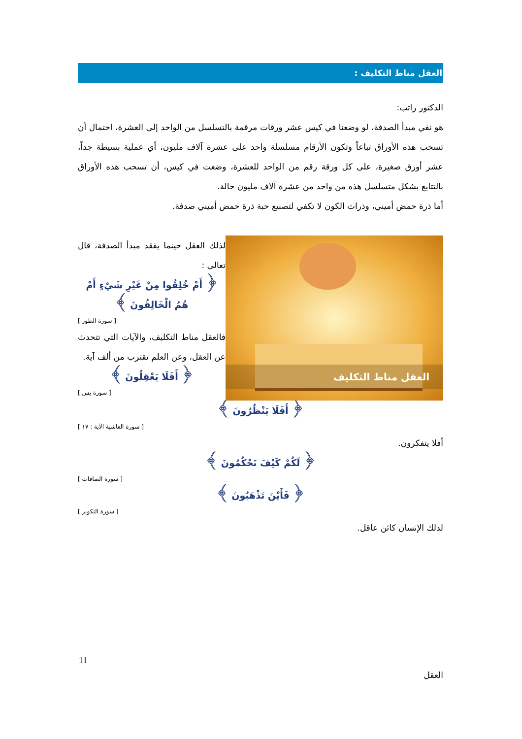العقل مناط التكليف :
الدكتور راتب:
هو نفي مبدأ الصدفة، لو وضعنا في كيس عشر ورقات مرقمة بالتسلسل من الواحد إلى العشرة، احتمال أن تسحب هذه الأوراق تباعاً وتكون الأرقام مسلسلة واحد على عشرة آلاف مليون، أي عملية بسيطة جداً، عشر أورق صغيرة، على كل ورقة رقم من الواحد للعشرة، وضعت في كيس، أن تسحب هذه الأوراق بالتتابع بشكل متسلسل هذه من واحد من عشرة آلاف مليون حالة.
أما ذرة حمض أميني، وذرات الكون لا تكفي لتصنيع حبة ذرة حمض أميني صدفة.
العقل مناط التكليف
لذلك العقل حينما يفقد مبدأ الصدفة، قال تعالى :
﴿ أَمْ خُلِقُوا مِنْ غَيْرِ شَيْءٍ أَمْ هُمُ الْخَالِقُونَ ﴾
[ سورة الطور ]
فالعقل مناط التكليف، والآيات التي تتحدث عن العقل، وعن العلم تقترب من ألف آية.
﴿ أَفَلَا يَعْقِلُونَ ﴾
[ سورة يس ]
﴿ أَفَلَا يَنْظُرُونَ ﴾
[ سورة الغاشية الآية : ١٧ ]
أفلا يتفكرون.
﴿ لَكُمْ كَيْفَ تَحْكُمُونَ ﴾
[ سورة الصافات ]
﴿ فَأَيْنَ تَذْهَبُونَ ﴾
[ سورة التكوير ]
لذلك الإنسان كائن عاقل.
11
العقل